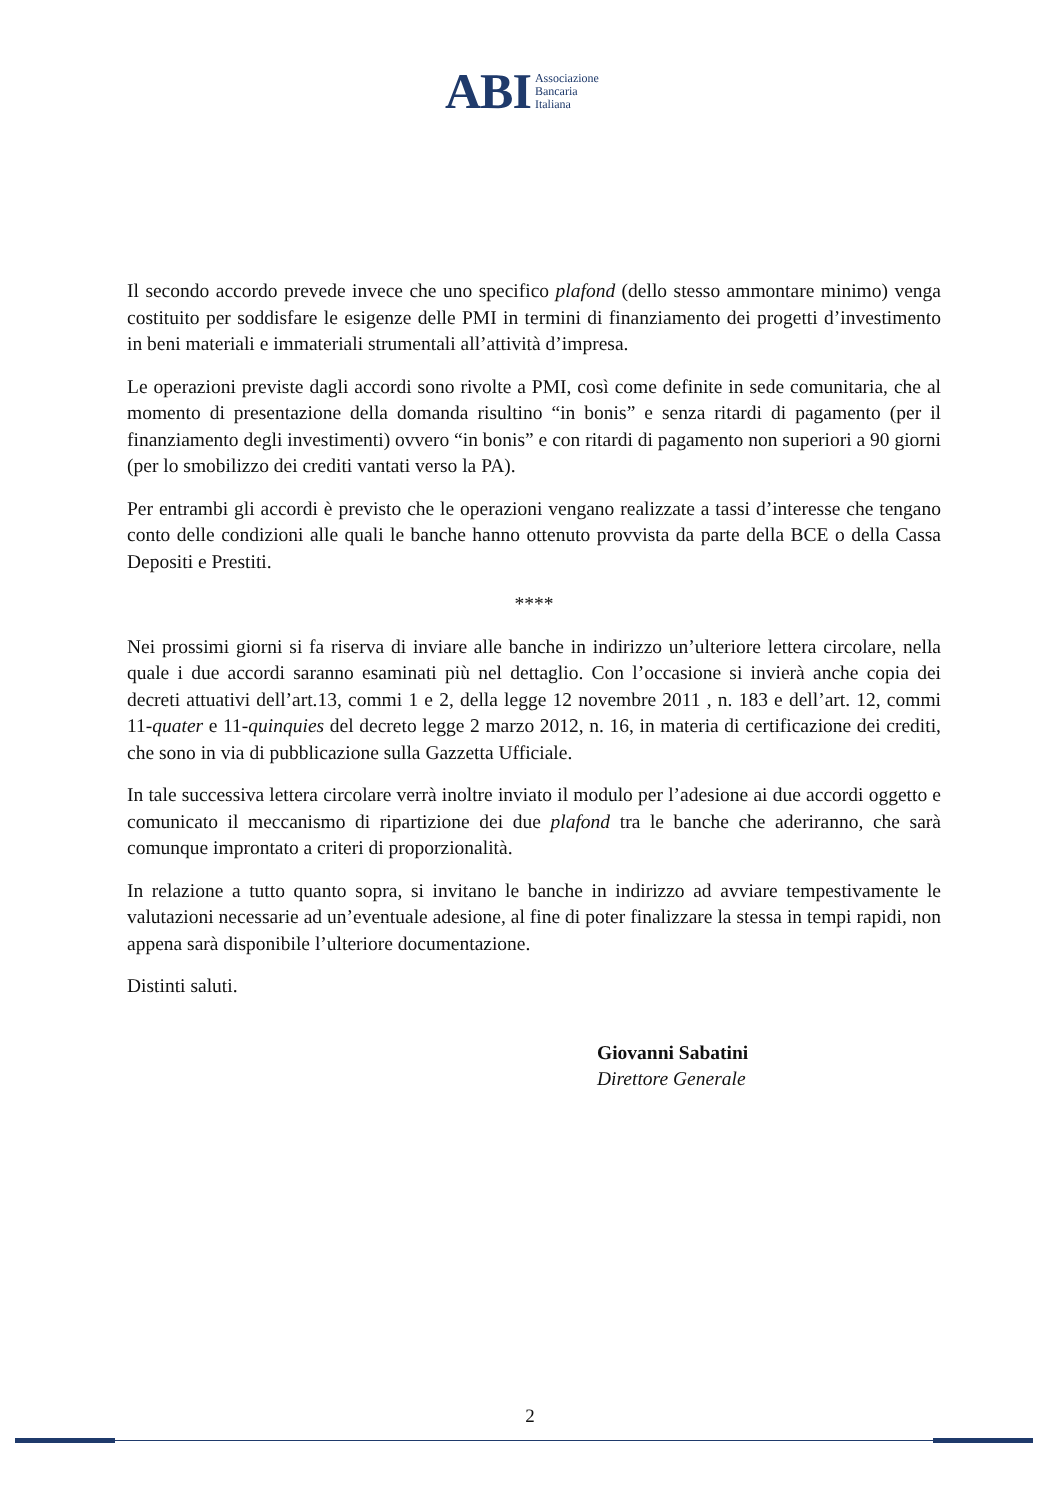ABI Associazione
Bancaria
Italiana
Il secondo accordo prevede invece che uno specifico plafond (dello stesso ammontare minimo) venga costituito per soddisfare le esigenze delle PMI in termini di finanziamento dei progetti d’investimento in beni materiali e immateriali strumentali all’attività d’impresa.
Le operazioni previste dagli accordi sono rivolte a PMI, così come definite in sede comunitaria, che al momento di presentazione della domanda risultino “in bonis” e senza ritardi di pagamento (per il finanziamento degli investimenti) ovvero “in bonis” e con ritardi di pagamento non superiori a 90 giorni (per lo smobilizzo dei crediti vantati verso la PA).
Per entrambi gli accordi è previsto che le operazioni vengano realizzate a tassi d’interesse che tengano conto delle condizioni alle quali le banche hanno ottenuto provvista da parte della BCE o della Cassa Depositi e Prestiti.
****
Nei prossimi giorni si fa riserva di inviare alle banche in indirizzo un’ulteriore lettera circolare, nella quale i due accordi saranno esaminati più nel dettaglio. Con l’occasione si invierà anche copia dei decreti attuativi dell’art.13, commi 1 e 2, della legge 12 novembre 2011 , n. 183 e dell’art. 12, commi 11-quater e 11-quinquies del decreto legge 2 marzo 2012, n. 16, in materia di certificazione dei crediti, che sono in via di pubblicazione sulla Gazzetta Ufficiale.
In tale successiva lettera circolare verrà inoltre inviato il modulo per l’adesione ai due accordi oggetto e comunicato il meccanismo di ripartizione dei due plafond tra le banche che aderiranno, che sarà comunque improntato a criteri di proporzionalità.
In relazione a tutto quanto sopra, si invitano le banche in indirizzo ad avviare tempestivamente le valutazioni necessarie ad un’eventuale adesione, al fine di poter finalizzare la stessa in tempi rapidi, non appena sarà disponibile l’ulteriore documentazione.
Distinti saluti.
Giovanni Sabatini
Direttore Generale
2